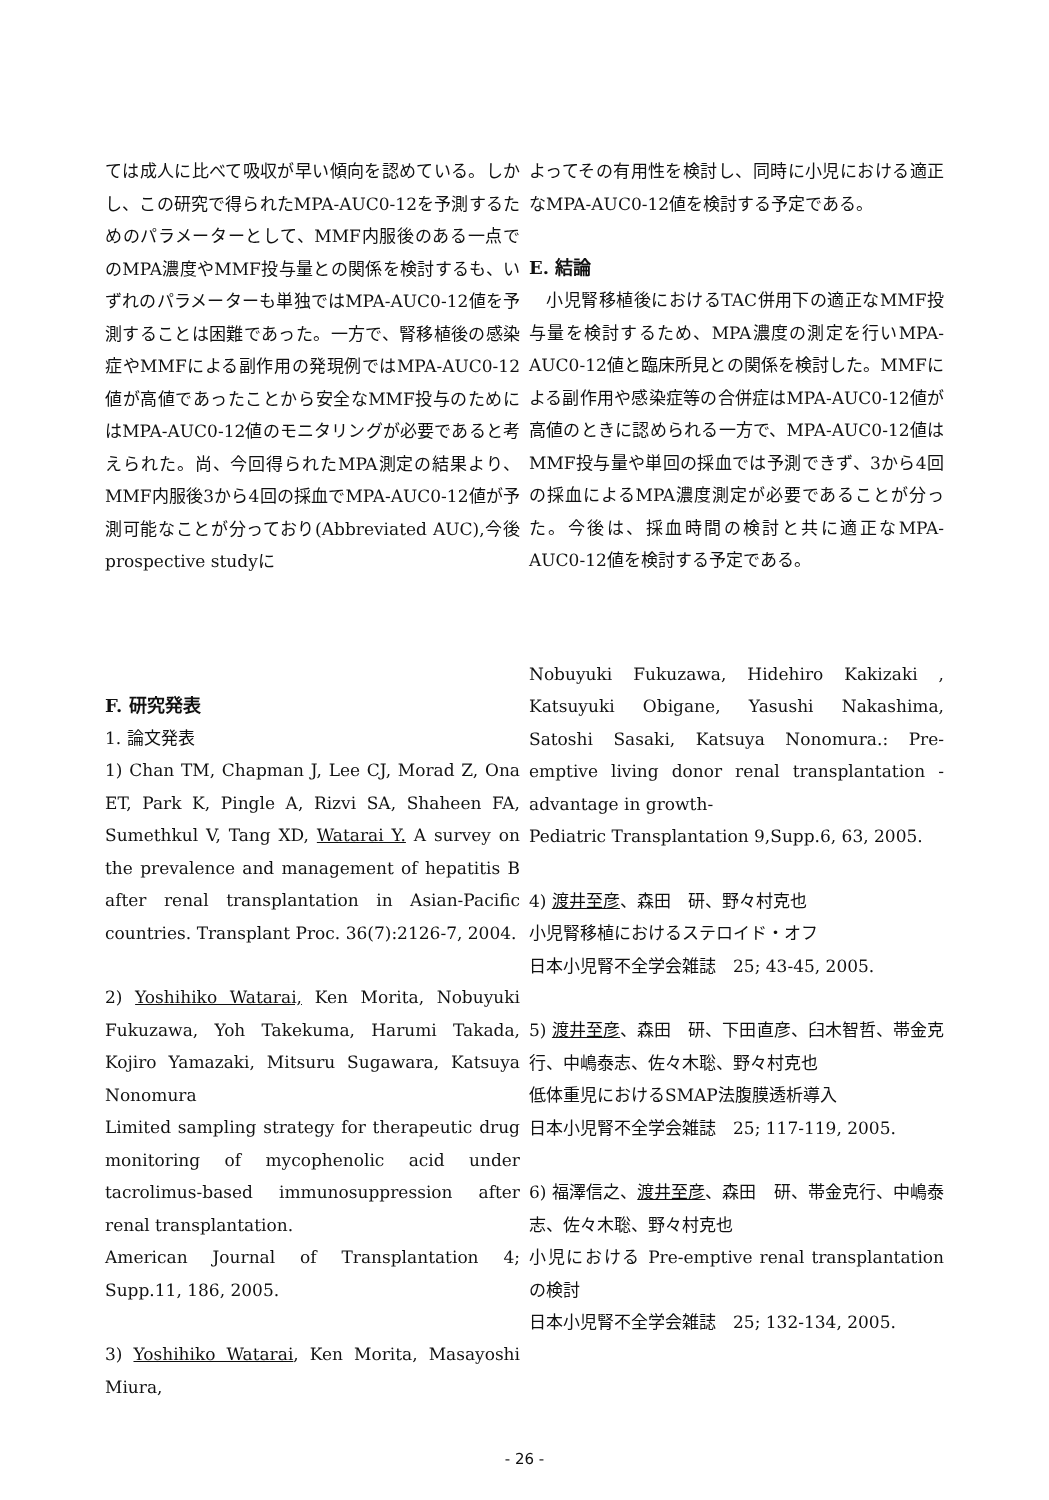ては成人に比べて吸収が早い傾向を認めている。しかし、この研究で得られたMPA-AUC0-12を予測するためのパラメーターとして、MMF内服後のある一点でのMPA濃度やMMF投与量との関係を検討するも、いずれのパラメーターも単独ではMPA-AUC0-12値を予測することは困難であった。一方で、腎移植後の感染症やMMFによる副作用の発現例ではMPA-AUC0-12値が高値であったことから安全なMMF投与のためにはMPA-AUC0-12値のモニタリングが必要であると考えられた。尚、今回得られたMPA測定の結果より、MMF内服後3から4回の採血でMPA-AUC0-12値が予測可能なことが分っており(Abbreviated AUC),今後prospective studyに
よってその有用性を検討し、同時に小児における適正なMPA-AUC0-12値を検討する予定である。
E. 結論
　小児腎移植後におけるTAC併用下の適正なMMF投与量を検討するため、MPA濃度の測定を行いMPA-AUC0-12値と臨床所見との関係を検討した。MMFによる副作用や感染症等の合併症はMPA-AUC0-12値が高値のときに認められる一方で、MPA-AUC0-12値はMMF投与量や単回の採血では予測できず、3から4回の採血によるMPA濃度測定が必要であることが分った。今後は、採血時間の検討と共に適正なMPA-AUC0-12値を検討する予定である。
F. 研究発表
1. 論文発表
1) Chan TM, Chapman J, Lee CJ, Morad Z, Ona ET, Park K, Pingle A, Rizvi SA, Shaheen FA, Sumethkul V, Tang XD, Watarai Y. A survey on the prevalence and management of hepatitis B after renal transplantation in Asian-Pacific countries. Transplant Proc. 36(7):2126-7, 2004.
2) Yoshihiko Watarai, Ken Morita, Nobuyuki Fukuzawa, Yoh Takekuma, Harumi Takada, Kojiro Yamazaki, Mitsuru Sugawara, Katsuya Nonomura
Limited sampling strategy for therapeutic drug monitoring of mycophenolic acid under tacrolimus-based immunosuppression after renal transplantation.
American Journal of Transplantation 4; Supp.11, 186, 2005.
3) Yoshihiko Watarai, Ken Morita, Masayoshi Miura,
Nobuyuki Fukuzawa, Hidehiro Kakizaki , Katsuyuki Obigane, Yasushi Nakashima, Satoshi Sasaki, Katsuya Nonomura.: Pre-emptive living donor renal transplantation -advantage in growth-
Pediatric Transplantation 9,Supp.6, 63, 2005.
4) 渡井至彦、森田　研、野々村克也
小児腎移植におけるステロイド・オフ
日本小児腎不全学会雑誌　25; 43-45, 2005.
5) 渡井至彦、森田　研、下田直彦、臼木智哲、帯金克行、中嶋泰志、佐々木聡、野々村克也
低体重児におけるSMAP法腹膜透析導入
日本小児腎不全学会雑誌　25; 117-119, 2005.
6) 福澤信之、渡井至彦、森田　研、帯金克行、中嶋泰志、佐々木聡、野々村克也
小児における Pre-emptive renal transplantation の検討
日本小児腎不全学会雑誌　25; 132-134, 2005.
- 26 -